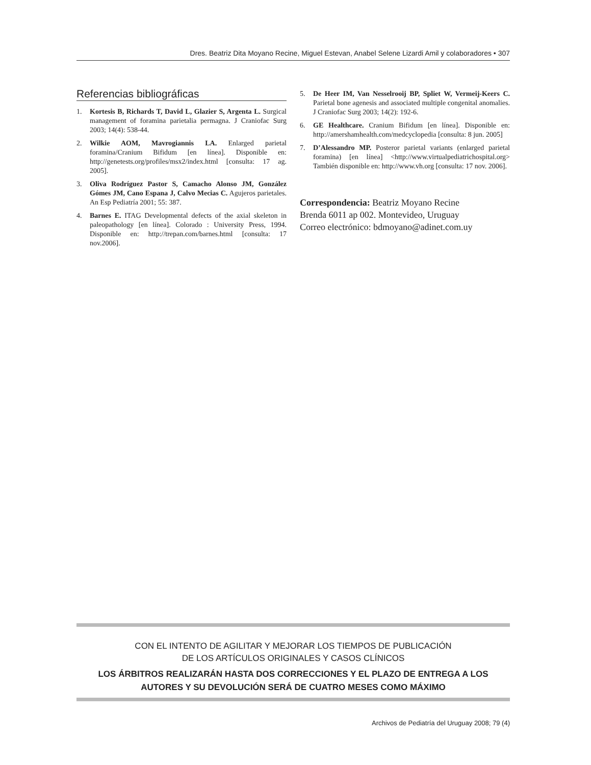Dres. Beatriz Dita Moyano Recine, Miguel Estevan, Anabel Selene Lizardi Amil y colaboradores • 307
Referencias bibliográficas
1. Kortesis B, Richards T, David L, Glazier S, Argenta L. Surgical management of foramina parietalia permagna. J Craniofac Surg 2003; 14(4): 538-44.
2. Wilkie AOM, Mavrogiannis LA. Enlarged parietal foramina/Cranium Bifidum [en línea]. Disponible en: http://genetests.org/profiles/msx2/index.html [consulta: 17 ag. 2005].
3. Oliva Rodríguez Pastor S, Camacho Alonso JM, González Gómes JM, Cano Espana J, Calvo Mecias C. Agujeros parietales. An Esp Pediatría 2001; 55: 387.
4. Barnes E. ITAG Developmental defects of the axial skeleton in paleopathology [en línea]. Colorado : University Press, 1994. Disponible en: http://trepan.com/barnes.html [consulta: 17 nov.2006].
5. De Heer IM, Van Nesselrooij BP, Spliet W, Vermeij-Keers C. Parietal bone agenesis and associated multiple congenital anomalies. J Craniofac Surg 2003; 14(2): 192-6.
6. GE Healthcare. Cranium Bifidum [en línea]. Disponible en: http://amershamhealth.com/medcyclopedia [consulta: 8 jun. 2005]
7. D’Alessandro MP. Posteror parietal variants (enlarged parietal foramina) [en línea] <http://www.virtualpediatrichospital.org> También disponible en: http://www.vh.org [consulta: 17 nov. 2006].
Correspondencia: Beatriz Moyano Recine
Brenda 6011 ap 002. Montevideo, Uruguay
Correo electrónico: bdmoyano@adinet.com.uy
CON EL INTENTO DE AGILITAR Y MEJORAR LOS TIEMPOS DE PUBLICACIÓN
DE LOS ARTÍCULOS ORIGINALES Y CASOS CLÍNICOS
LOS ÁRBITROS REALIZARÁN HASTA DOS CORRECCIONES Y EL PLAZO DE ENTREGA A LOS AUTORES Y SU DEVOLUCIÓN SERÁ DE CUATRO MESES COMO MÁXIMO
Archivos de Pediatría del Uruguay 2008; 79 (4)